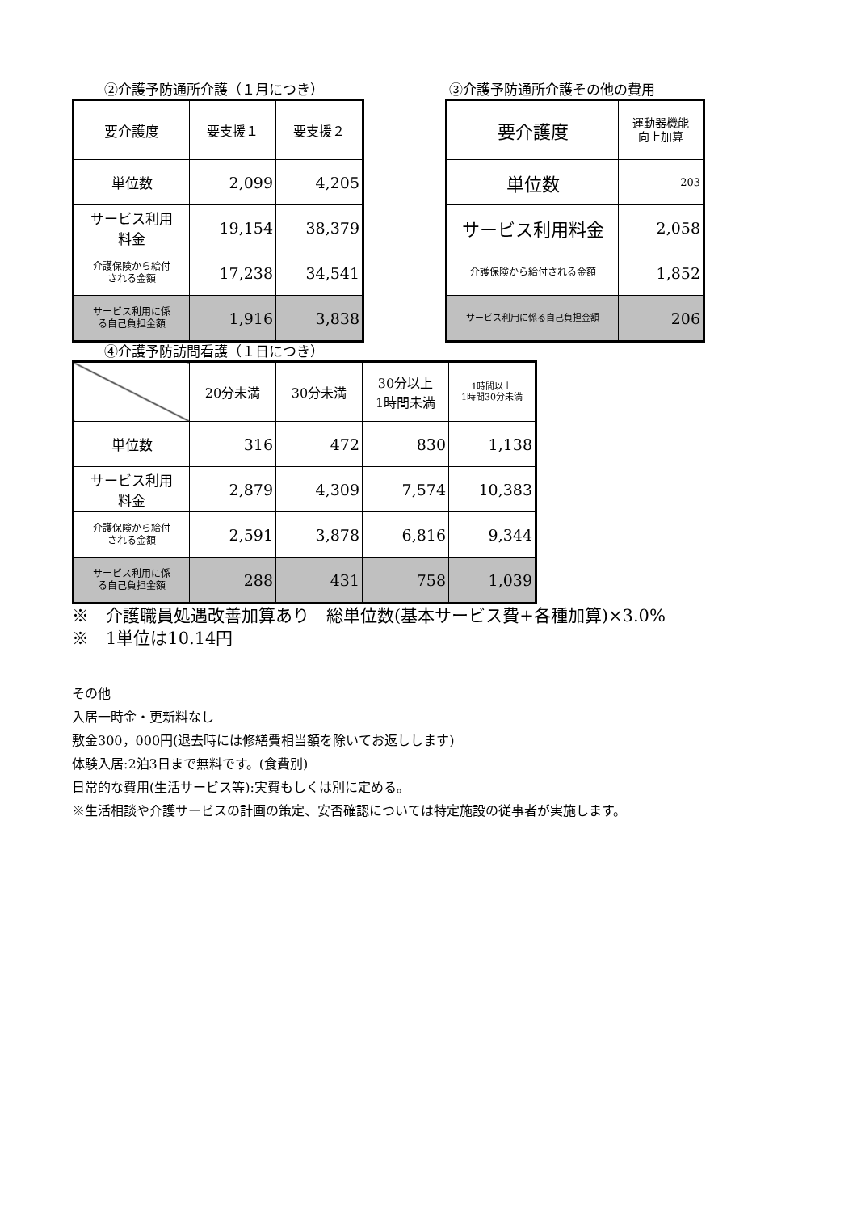②介護予防通所介護（１月につき）
| 要介護度 | 要支援１ | 要支援２ |
| 単位数 | 2,099 | 4,205 |
| サービス利用 料金 | 19,154 | 38,379 |
| 介護保険から給付 される金額 | 17,238 | 34,541 |
| サービス利用に係 る自己負担金額 | 1,916 | 3,838 |
③介護予防通所介護その他の費用
| 要介護度 | 運動器機能 向上加算 |
| 単位数 | 203 |
| サービス利用料金 | 2,058 |
| 介護保険から給付される金額 | 1,852 |
| サービス利用に係る自己負担金額 | 206 |
④介護予防訪問看護（１日につき）
| | 20分未満 | 30分未満 | 30分以上 1時間未満 | 1時間以上 1時間30分未満 |
| 単位数 | 316 | 472 | 830 | 1,138 |
| サービス利用 料金 | 2,879 | 4,309 | 7,574 | 10,383 |
| 介護保険から給付 される金額 | 2,591 | 3,878 | 6,816 | 9,344 |
| サービス利用に係 る自己負担金額 | 288 | 431 | 758 | 1,039 |
※　介護職員処遇改善加算あり　総単位数(基本サービス費+各種加算)×3.0%
※　1単位は10.14円
その他
入居一時金・更新料なし
敷金300，000円(退去時には修繕費相当額を除いてお返しします)
体験入居:2泊3日まで無料です。(食費別)
日常的な費用(生活サービス等):実費もしくは別に定める。
※生活相談や介護サービスの計画の策定、安否確認については特定施設の従事者が実施します。